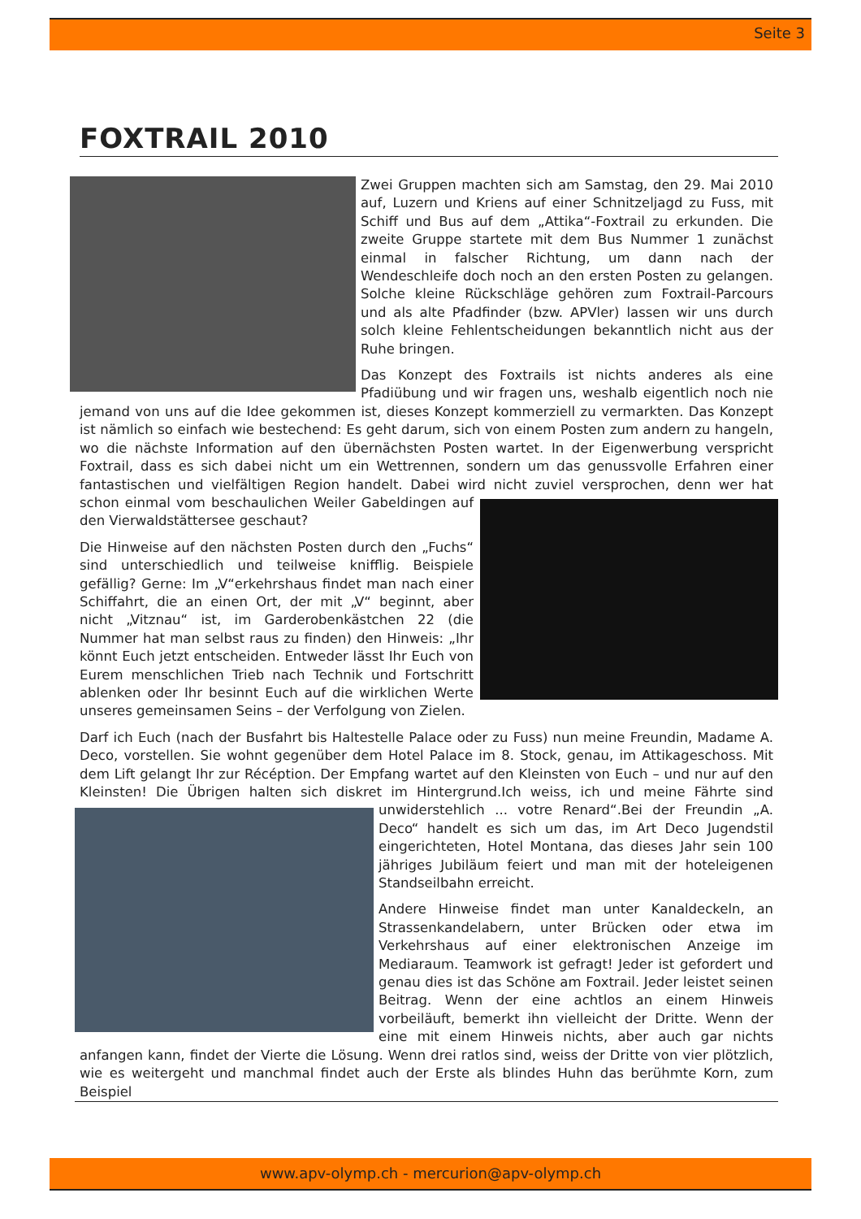Seite 3
FOXTRAIL 2010
Zwei Gruppen machten sich am Samstag, den 29. Mai 2010 auf, Luzern und Kriens auf einer Schnitzeljagd zu Fuss, mit Schiff und Bus auf dem „Attika“-Foxtrail zu erkunden. Die zweite Gruppe startete mit dem Bus Nummer 1 zunächst einmal in falscher Richtung, um dann nach der Wendeschleife doch noch an den ersten Posten zu gelangen. Solche kleine Rückschläge gehören zum Foxtrail-Parcours und als alte Pfadfinder (bzw. APVler) lassen wir uns durch solch kleine Fehlentscheidungen bekanntlich nicht aus der Ruhe bringen.
Das Konzept des Foxtrails ist nichts anderes als eine Pfadiübung und wir fragen uns, weshalb eigentlich noch nie jemand von uns auf die Idee gekommen ist, dieses Konzept kommerziell zu vermarkten. Das Konzept ist nämlich so einfach wie bestechend: Es geht darum, sich von einem Posten zum andern zu hangeln, wo die nächste Information auf den übernächsten Posten wartet. In der Eigenwerbung verspricht Foxtrail, dass es sich dabei nicht um ein Wettrennen, sondern um das genussvolle Erfahren einer fantastischen und vielfältigen Region handelt. Dabei wird nicht zuviel versprochen, denn wer hat schon einmal vom beschaulichen Weiler Gabeldingen auf den Vierwaldstättersee geschaut?
Die Hinweise auf den nächsten Posten durch den „Fuchs“ sind unterschiedlich und teilweise knifflig. Beispiele gefällig? Gerne: Im „V“erkehrshaus findet man nach einer Schiffahrt, die an einen Ort, der mit „V“ beginnt, aber nicht „Vitznau“ ist, im Garderobenkästchen 22 (die Nummer hat man selbst raus zu finden) den Hinweis: „Ihr könnt Euch jetzt entscheiden. Entweder lässt Ihr Euch von Eurem menschlichen Trieb nach Technik und Fortschritt ablenken oder Ihr besinnt Euch auf die wirklichen Werte unseres gemeinsamen Seins – der Verfolgung von Zielen.
Darf ich Euch (nach der Busfahrt bis Haltestelle Palace oder zu Fuss) nun meine Freundin, Madame A. Deco, vorstellen. Sie wohnt gegenüber dem Hotel Palace im 8. Stock, genau, im Attikageschoss. Mit dem Lift gelangt Ihr zur Récéption. Der Empfang wartet auf den Kleinsten von Euch – und nur auf den Kleinsten! Die Übrigen halten sich diskret im Hintergrund.Ich weiss, ich und meine Fährte sind unwi derstehlich ... votre Renard“.Bei der Freundin „A. Deco“ handelt es sich um das, im Art Deco Jugendstil eingerichteten, Hotel Montana, das dieses Jahr sein 100 jähriges Jubiläum feiert und man mit der hoteleigenen Standseilbahn erreicht.
Andere Hinweise findet man unter Kanaldeckeln, an Strassenkandelabern, unter Brücken oder etwa im Verkehrshaus auf einer elektronischen Anzeige im Mediaraum. Teamwork ist gefragt! Jeder ist gefordert und genau dies ist das Schöne am Foxtrail. Jeder leistet seinen Beitrag. Wenn der eine achtlos an einem Hinweis vorbeiläuft, bemerkt ihn vielleicht der Dritte. Wenn der eine mit einem Hinweis nichts, aber auch gar nichts anfangen kann, findet der Vierte die Lösung. Wenn drei ratlos sind, weiss der Dritte von vier plötzlich, wie es weitergeht und manchmal findet auch der Erste als blindes Huhn das berühmte Korn, zum Beispiel
www.apv-olymp.ch - mercurion@apv-olymp.ch